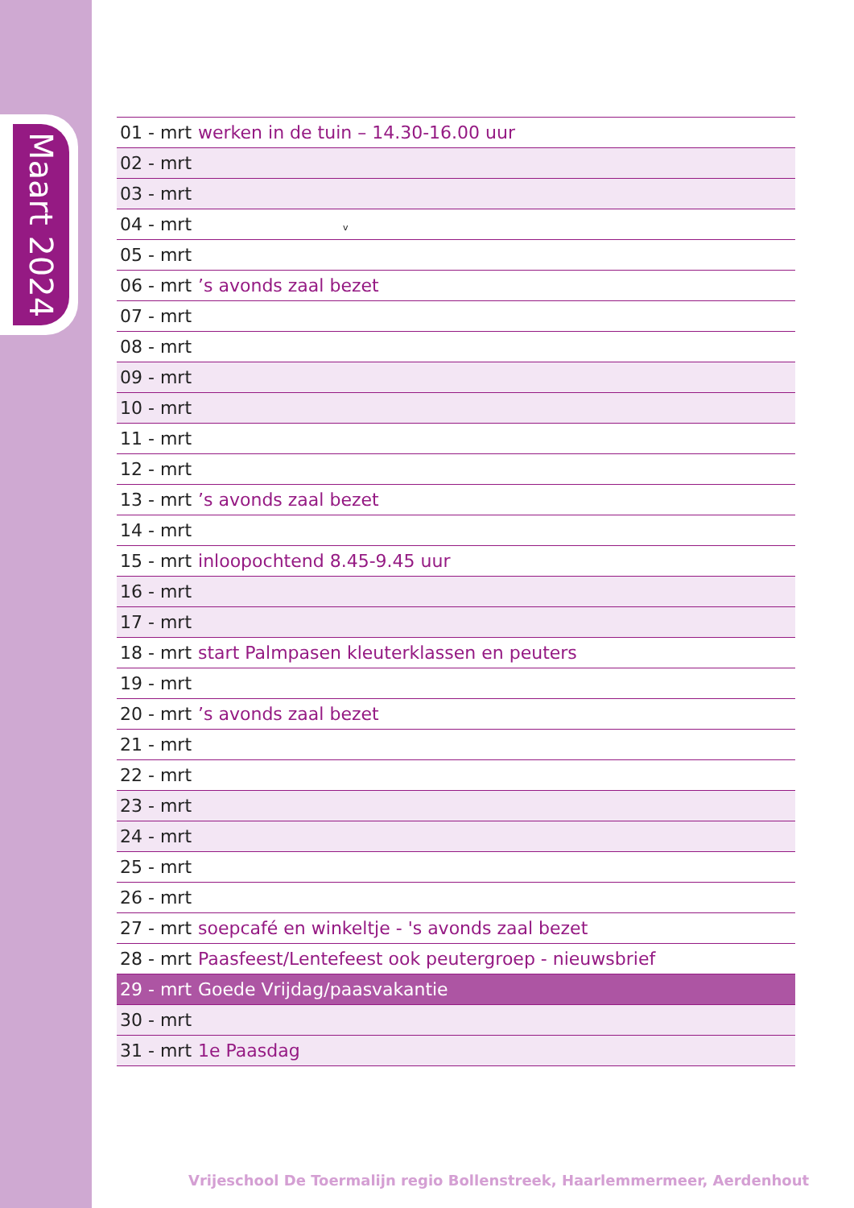Maart 2024
| 01 - mrt | werken in de tuin – 14.30-16.00 uur |
| 02 - mrt | |
| 03 - mrt | |
| 04 - mrt | v |
| 05 - mrt | |
| 06 - mrt | ’s avonds zaal bezet |
| 07 - mrt | |
| 08 - mrt | |
| 09 - mrt | |
| 10 - mrt | |
| 11 - mrt | |
| 12 - mrt | |
| 13 - mrt | ’s avonds zaal bezet |
| 14 - mrt | |
| 15 - mrt | inloopochtend 8.45-9.45 uur |
| 16 - mrt | |
| 17 - mrt | |
| 18 - mrt | start Palmpasen kleuterklassen en peuters |
| 19 - mrt | |
| 20 - mrt | ’s avonds zaal bezet |
| 21 - mrt | |
| 22 - mrt | |
| 23 - mrt | |
| 24 - mrt | |
| 25 - mrt | |
| 26 - mrt | |
| 27 - mrt | soepcafé en winkeltje - 's avonds zaal bezet |
| 28 - mrt | Paasfeest/Lentefeest ook peutergroep - nieuwsbrief |
| 29 - mrt | Goede Vrijdag/paasvakantie |
| 30 - mrt | |
| 31 - mrt | 1e Paasdag |
Vrijeschool De Toermalijn regio Bollenstreek, Haarlemmermeer, Aerdenhout